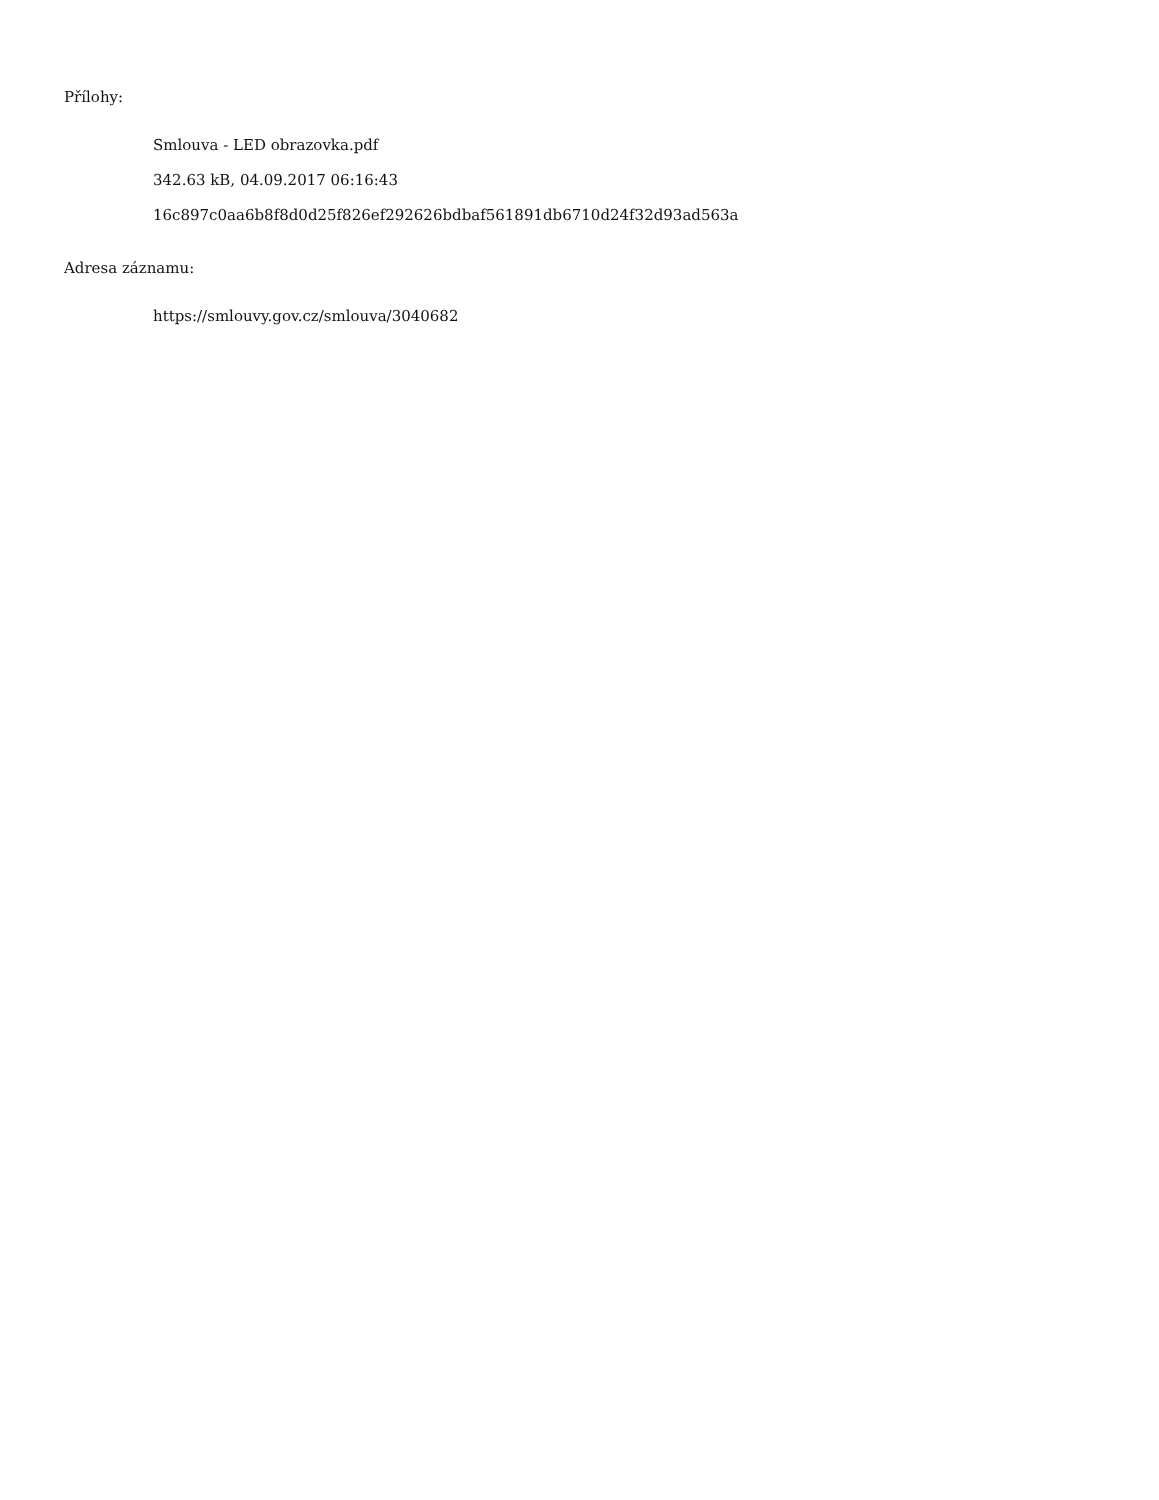Přílohy:
Smlouva - LED obrazovka.pdf
342.63 kB, 04.09.2017 06:16:43
16c897c0aa6b8f8d0d25f826ef292626bdbaf561891db6710d24f32d93ad563a
Adresa záznamu:
https://smlouvy.gov.cz/smlouva/3040682